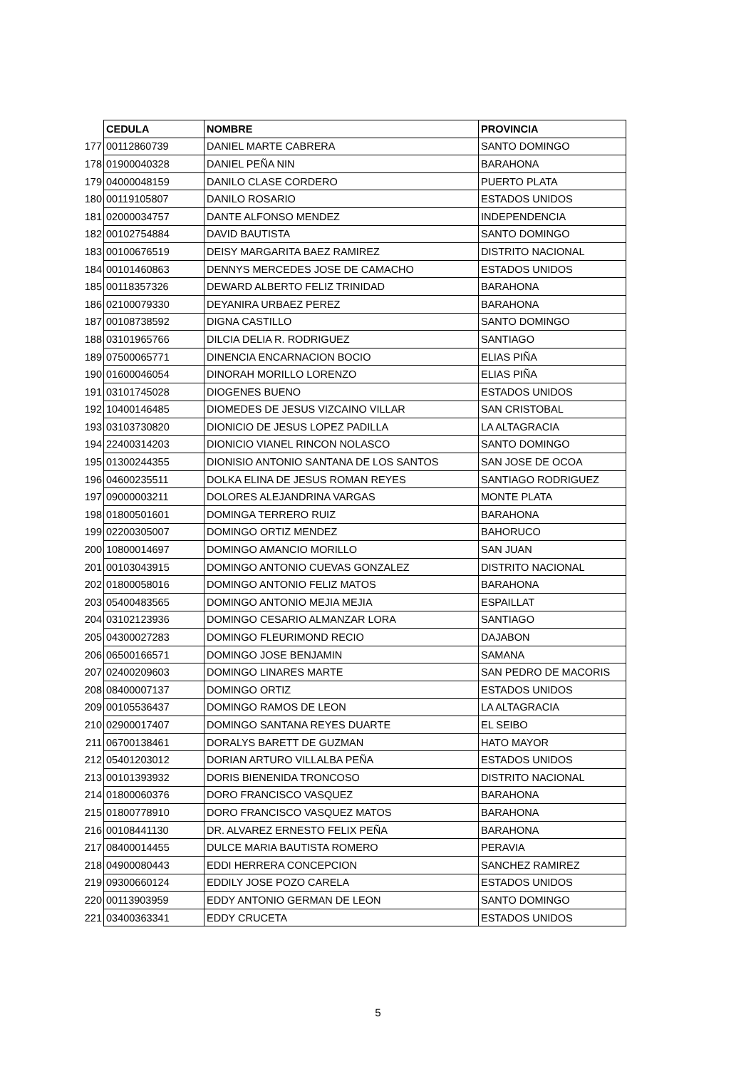| | CEDULA | NOMBRE | PROVINCIA |
| 177 | 00112860739 | DANIEL MARTE CABRERA | SANTO DOMINGO |
| 178 | 01900040328 | DANIEL PEÑA NIN | BARAHONA |
| 179 | 04000048159 | DANILO CLASE CORDERO | PUERTO PLATA |
| 180 | 00119105807 | DANILO ROSARIO | ESTADOS UNIDOS |
| 181 | 02000034757 | DANTE ALFONSO MENDEZ | INDEPENDENCIA |
| 182 | 00102754884 | DAVID BAUTISTA | SANTO DOMINGO |
| 183 | 00100676519 | DEISY MARGARITA BAEZ RAMIREZ | DISTRITO NACIONAL |
| 184 | 00101460863 | DENNYS MERCEDES JOSE DE CAMACHO | ESTADOS UNIDOS |
| 185 | 00118357326 | DEWARD ALBERTO FELIZ TRINIDAD | BARAHONA |
| 186 | 02100079330 | DEYANIRA URBAEZ PEREZ | BARAHONA |
| 187 | 00108738592 | DIGNA CASTILLO | SANTO DOMINGO |
| 188 | 03101965766 | DILCIA DELIA R. RODRIGUEZ | SANTIAGO |
| 189 | 07500065771 | DINENCIA ENCARNACION BOCIO | ELIAS PIÑA |
| 190 | 01600046054 | DINORAH MORILLO LORENZO | ELIAS PIÑA |
| 191 | 03101745028 | DIOGENES BUENO | ESTADOS UNIDOS |
| 192 | 10400146485 | DIOMEDES DE JESUS VIZCAINO VILLAR | SAN CRISTOBAL |
| 193 | 03103730820 | DIONICIO DE JESUS LOPEZ PADILLA | LA ALTAGRACIA |
| 194 | 22400314203 | DIONICIO VIANEL RINCON NOLASCO | SANTO DOMINGO |
| 195 | 01300244355 | DIONISIO ANTONIO SANTANA DE LOS SANTOS | SAN JOSE DE OCOA |
| 196 | 04600235511 | DOLKA ELINA DE JESUS ROMAN REYES | SANTIAGO RODRIGUEZ |
| 197 | 09000003211 | DOLORES ALEJANDRINA VARGAS | MONTE PLATA |
| 198 | 01800501601 | DOMINGA TERRERO RUIZ | BARAHONA |
| 199 | 02200305007 | DOMINGO ORTIZ MENDEZ | BAHORUCO |
| 200 | 10800014697 | DOMINGO AMANCIO MORILLO | SAN JUAN |
| 201 | 00103043915 | DOMINGO ANTONIO CUEVAS GONZALEZ | DISTRITO NACIONAL |
| 202 | 01800058016 | DOMINGO ANTONIO FELIZ MATOS | BARAHONA |
| 203 | 05400483565 | DOMINGO ANTONIO MEJIA MEJIA | ESPAILLAT |
| 204 | 03102123936 | DOMINGO CESARIO ALMANZAR LORA | SANTIAGO |
| 205 | 04300027283 | DOMINGO FLEURIMOND RECIO | DAJABON |
| 206 | 06500166571 | DOMINGO JOSE BENJAMIN | SAMANA |
| 207 | 02400209603 | DOMINGO LINARES MARTE | SAN PEDRO DE MACORIS |
| 208 | 08400007137 | DOMINGO ORTIZ | ESTADOS UNIDOS |
| 209 | 00105536437 | DOMINGO RAMOS DE LEON | LA ALTAGRACIA |
| 210 | 02900017407 | DOMINGO SANTANA REYES DUARTE | EL SEIBO |
| 211 | 06700138461 | DORALYS BARETT DE GUZMAN | HATO MAYOR |
| 212 | 05401203012 | DORIAN ARTURO VILLALBA PEÑA | ESTADOS UNIDOS |
| 213 | 00101393932 | DORIS BIENENIDA TRONCOSO | DISTRITO NACIONAL |
| 214 | 01800060376 | DORO FRANCISCO VASQUEZ | BARAHONA |
| 215 | 01800778910 | DORO FRANCISCO VASQUEZ MATOS | BARAHONA |
| 216 | 00108441130 | DR. ALVAREZ ERNESTO FELIX PEÑA | BARAHONA |
| 217 | 08400014455 | DULCE MARIA BAUTISTA ROMERO | PERAVIA |
| 218 | 04900080443 | EDDI HERRERA CONCEPCION | SANCHEZ RAMIREZ |
| 219 | 09300660124 | EDDILY JOSE POZO CARELA | ESTADOS UNIDOS |
| 220 | 00113903959 | EDDY ANTONIO GERMAN DE LEON | SANTO DOMINGO |
| 221 | 03400363341 | EDDY CRUCETA | ESTADOS UNIDOS |
5